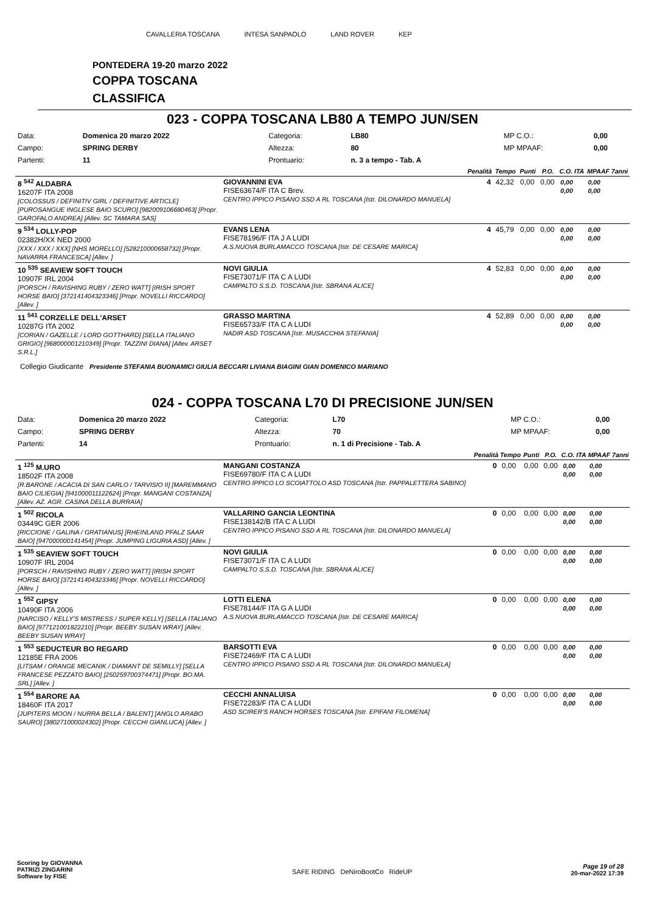CAVALLERIA TOSCANA INTESA SANPAOLO LAND ROVER KEP
PONTEDERA 19-20 marzo 2022
COPPA TOSCANA
CLASSIFICA
023 - COPPA TOSCANA LB80 A TEMPO JUN/SEN
| Data: | Domenica 20 marzo 2022 | Categoria: | LB80 | MP C.O.: | 0,00 |
| Campo: | SPRING DERBY | Altezza: | 80 | MP MPAAF: | 0,00 |
| Partenti: | 11 | Prontuario: | n. 3 a tempo - Tab. A | | |
| | | Penalità | Tempo | Punti | P.O. | C.O. ITA | MPAAF 7anni |
| --- | --- | --- | --- | --- | --- | --- | --- |
| 8 <sup>542</sup> ALDABRA 16207F ITA 2008 [COLOSSUS / DEFINITIV GIRL / DEFINITIVE ARTICLE] [PUROSANGUE INGLESE BAIO SCURO] [982009106680463] [Propr. GAROFALO ANDREA] [Allev. SC TAMARA SAS] | GIOVANNINI EVA FISE63674/F ITA C Brev. CENTRO IPPICO PISANO SSD A RL TOSCANA [Istr. DILONARDO MANUELA] | 4 | 42,32 | 0,00 | 0,00 | 0,00 0,00 | 0,00 0,00 |
| 9 <sup>534</sup> LOLLY-POP 02382H/XX NED 2000 [XXX / XXX / XXX] [NHS MORELLO] [528210000658732] [Propr. NAVARRA FRANCESCA] [Allev. ] | EVANS LENA FISE78196/F ITA J A LUDI A.S.NUOVA BURLAMACCO TOSCANA [Istr. DE CESARE MARICA] | 4 | 45,79 | 0,00 | 0,00 | 0,00 0,00 | 0,00 0,00 |
| 10 <sup>535</sup> SEAVIEW SOFT TOUCH 10907F IRL 2004 [PORSCH / RAVISHING RUBY / ZERO WATT] [IRISH SPORT HORSE BAIO] [372141404323346] [Propr. NOVELLI RICCARDO] [Allev. ] | NOVI GIULIA FISE73071/F ITA C A LUDI CAMPALTO S.S.D. TOSCANA [Istr. SBRANA ALICE] | 4 | 52,83 | 0,00 | 0,00 | 0,00 0,00 | 0,00 0,00 |
| 11 <sup>541</sup> CORZELLE DELL'ARSET 10287G ITA 2002 [CORIAN / GAZELLE / LORD GOTTHARD] [SELLA ITALIANO GRIGIO] [968000001210349] [Propr. TAZZINI DIANA] [Allev. ARSET S.R.L.] | GRASSO MARTINA FISE65733/F ITA C A LUDI NADIR ASD TOSCANA [Istr. MUSACCHIA STEFANIA] | 4 | 52,89 | 0,00 | 0,00 | 0,00 0,00 | 0,00 0,00 |
Collegio Giudicante Presidente STEFANIA BUONAMICI GIULIA BECCARI LIVIANA BIAGINI GIAN DOMENICO MARIANO
024 - COPPA TOSCANA L70 DI PRECISIONE JUN/SEN
| Data: | Domenica 20 marzo 2022 | Categoria: | L70 | MP C.O.: | 0,00 |
| Campo: | SPRING DERBY | Altezza: | 70 | MP MPAAF: | 0,00 |
| Partenti: | 14 | Prontuario: | n. 1 di Precisione - Tab. A | | |
| | | Penalità | Tempo | Punti | P.O. | C.O. ITA | MPAAF 7anni |
| --- | --- | --- | --- | --- | --- | --- | --- |
| 1 <sup>125</sup> M.URO 18502F ITA 2008 [R.BARONE / ACACIA DI SAN CARLO / TARVISIO II] [MAREMMANO BAIO CILIEGIA] [941000011122624] [Propr. MANGANI COSTANZA] [Allev. AZ. AGR. CASINA DELLA BURRAIA] | MANGANI COSTANZA FISE69780/F ITA C A LUDI CENTRO IPPICO LO SCOIATTOLO ASD TOSCANA [Istr. PAPPALETTERA SABINO] | 0 | 0,00 | 0,00 | 0,00 | 0,00 0,00 | 0,00 0,00 |
| 1 <sup>502</sup> RICOLA 03449C GER 2006 [RICCIONE / GALINA / GRATIANUS] [RHEINLAND PFALZ SAAR BAIO] [947000000141454] [Propr. JUMPING LIGURIA ASD] [Allev. ] | VALLARINO GANCIA LEONTINA FISE138142/B ITA C A LUDI CENTRO IPPICO PISANO SSD A RL TOSCANA [Istr. DILONARDO MANUELA] | 0 | 0,00 | 0,00 | 0,00 | 0,00 0,00 | 0,00 0,00 |
| 1 <sup>535</sup> SEAVIEW SOFT TOUCH 10907F IRL 2004 [PORSCH / RAVISHING RUBY / ZERO WATT] [IRISH SPORT HORSE BAIO] [372141404323346] [Propr. NOVELLI RICCARDO] [Allev. ] | NOVI GIULIA FISE73071/F ITA C A LUDI CAMPALTO S.S.D. TOSCANA [Istr. SBRANA ALICE] | 0 | 0,00 | 0,00 | 0,00 | 0,00 0,00 | 0,00 0,00 |
| 1 <sup>552</sup> GIPSY 10490F ITA 2006 [NARCISO / KELLY'S MISTRESS / SUPER KELLY] [SELLA ITALIANO BAIO] [977121001822210] [Propr. BEEBY SUSAN WRAY] [Allev. BEEBY SUSAN WRAY] | LOTTI ELENA FISE78144/F ITA G A LUDI A.S.NUOVA BURLAMACCO TOSCANA [Istr. DE CESARE MARICA] | 0 | 0,00 | 0,00 | 0,00 | 0,00 0,00 | 0,00 0,00 |
| 1 <sup>553</sup> SEDUCTEUR BO REGARD 12185E FRA 2006 [LITSAM / ORANGE MECANIK / DIAMANT DE SEMILLY] [SELLA FRANCESE PEZZATO BAIO] [250259700374471] [Propr. BO.MA. SRL] [Allev. ] | BARSOTTI EVA FISE72469/F ITA C A LUDI CENTRO IPPICO PISANO SSD A RL TOSCANA [Istr. DILONARDO MANUELA] | 0 | 0,00 | 0,00 | 0,00 | 0,00 0,00 | 0,00 0,00 |
| 1 <sup>554</sup> BARORE AA 18460F ITA 2017 [JUPITERS MOON / NURRA BELLA / BALENT] [ANGLO ARABO SAURO] [380271000024302] [Propr. CECCHI GIANLUCA] [Allev. ] | CECCHI ANNALUISA FISE72283/F ITA C A LUDI ASD SCIRER'S RANCH HORSES TOSCANA [Istr. EPIFANI FILOMENA] | 0 | 0,00 | 0,00 | 0,00 | 0,00 0,00 | 0,00 0,00 |
Scoring by GIOVANNA
PATRIZI ZINGARINI
Software by FISE
SAFE RIDING DeNiroBootCo RideUP
Page 19 of 28
20-mar-2022 17:39